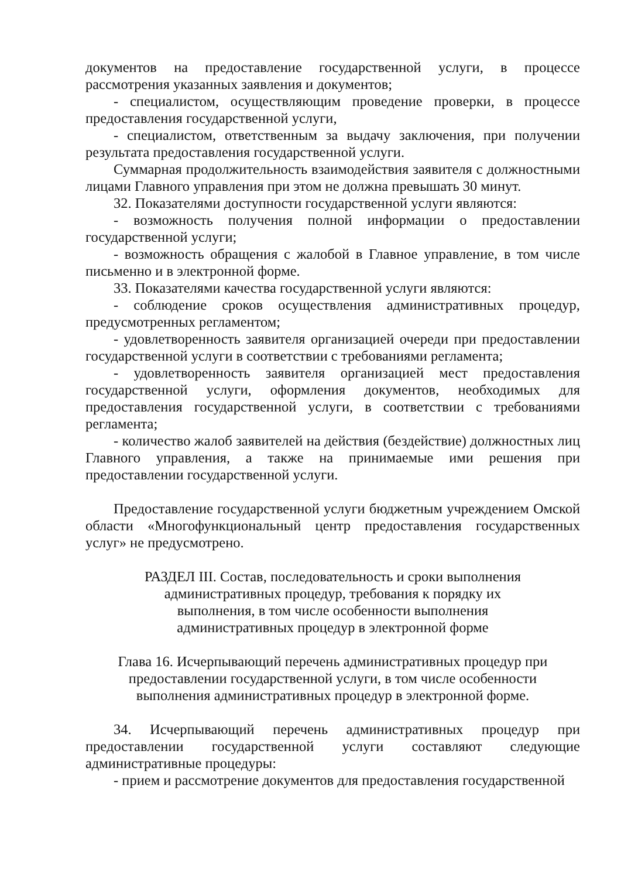документов на предоставление государственной услуги, в процессе рассмотрения указанных заявления и документов;
- специалистом, осуществляющим проведение проверки, в процессе предоставления государственной услуги,
- специалистом, ответственным за выдачу заключения, при получении результата предоставления государственной услуги.
Суммарная продолжительность взаимодействия заявителя с должностными лицами Главного управления при этом не должна превышать 30 минут.
32. Показателями доступности государственной услуги являются:
- возможность получения полной информации о предоставлении государственной услуги;
- возможность обращения с жалобой в Главное управление, в том числе письменно и в электронной форме.
33. Показателями качества государственной услуги являются:
- соблюдение сроков осуществления административных процедур, предусмотренных регламентом;
- удовлетворенность заявителя организацией очереди при предоставлении государственной услуги в соответствии с требованиями регламента;
- удовлетворенность заявителя организацией мест предоставления государственной услуги, оформления документов, необходимых для предоставления государственной услуги, в соответствии с требованиями регламента;
- количество жалоб заявителей на действия (бездействие) должностных лиц Главного управления, а также на принимаемые ими решения при предоставлении государственной услуги.
Предоставление государственной услуги бюджетным учреждением Омской области «Многофункциональный центр предоставления государственных услуг» не предусмотрено.
РАЗДЕЛ III. Состав, последовательность и сроки выполнения
административных процедур, требования к порядку их
выполнения, в том числе особенности выполнения
административных процедур в электронной форме
Глава 16. Исчерпывающий перечень административных процедур при
предоставлении государственной услуги, в том числе особенности
выполнения административных процедур в электронной форме.
34. Исчерпывающий перечень административных процедур при предоставлении государственной услуги составляют следующие административные процедуры:
- прием и рассмотрение документов для предоставления государственной